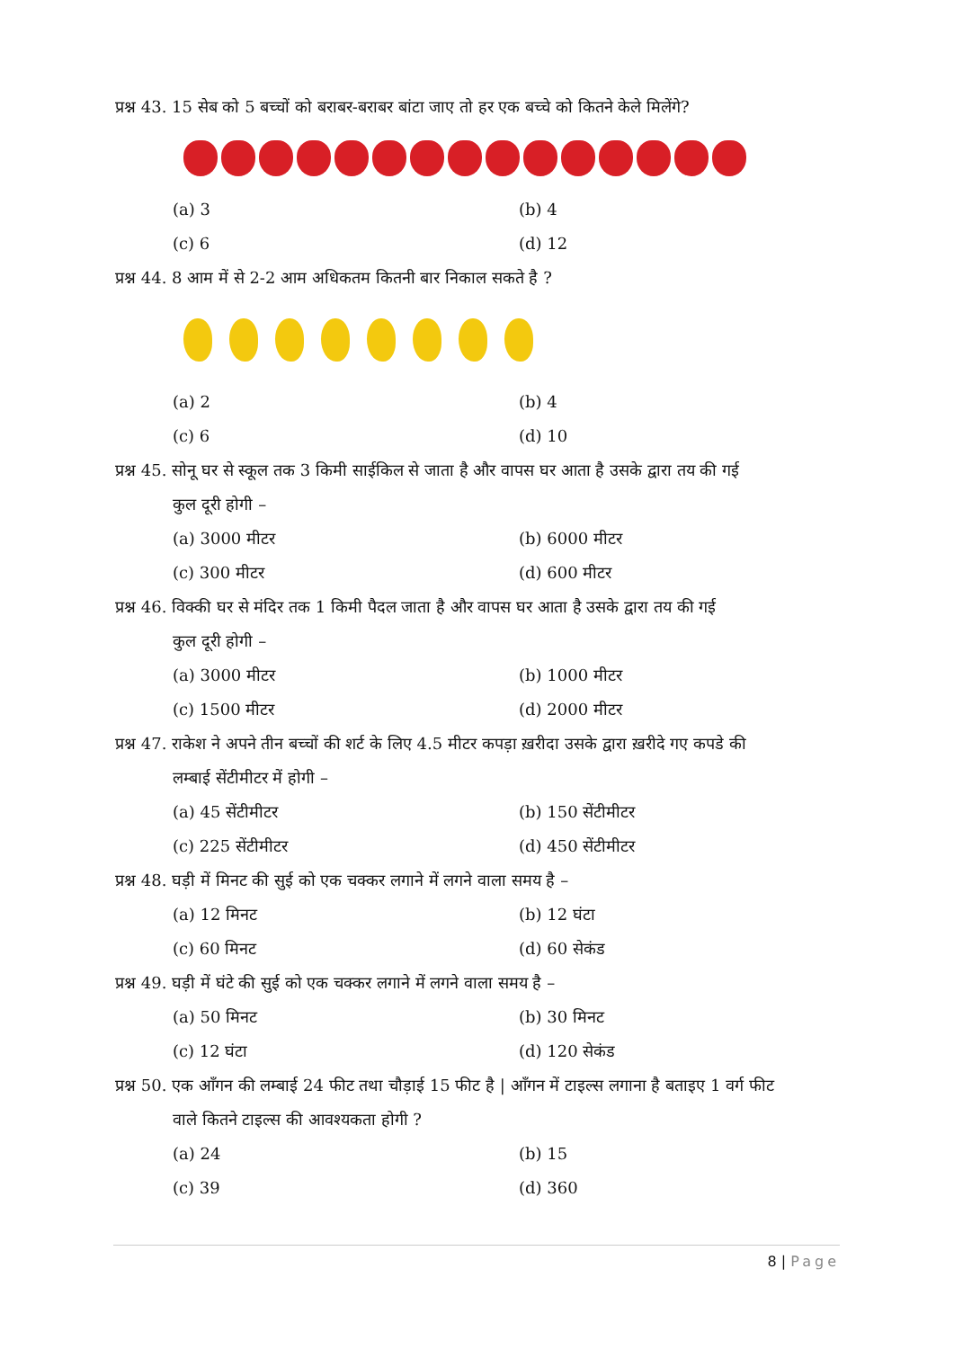प्रश्न 43. 15 सेब को 5 बच्चों को बराबर-बराबर बांटा जाए तो हर एक बच्चे को कितने केले मिलेंगे?
(a) 3
(b) 4
(c) 6
(d) 12
प्रश्न 44. 8 आम में से 2-2 आम अधिकतम कितनी बार निकाल सकते है ?
(a) 2
(b) 4
(c) 6
(d) 10
प्रश्न 45. सोनू घर से स्कूल तक 3 किमी साईकिल से जाता है और वापस घर आता है उसके द्वारा तय की गई
कुल दूरी होगी –
(a) 3000 मीटर
(b) 6000 मीटर
(c) 300 मीटर
(d) 600 मीटर
प्रश्न 46. विक्की घर से मंदिर तक 1 किमी पैदल जाता है और वापस घर आता है उसके द्वारा तय की गई
कुल दूरी होगी –
(a) 3000 मीटर
(b) 1000 मीटर
(c) 1500 मीटर
(d) 2000 मीटर
प्रश्न 47. राकेश ने अपने तीन बच्चों की शर्ट के लिए 4.5 मीटर कपड़ा ख़रीदा उसके द्वारा ख़रीदे गए कपडे की
लम्बाई सेंटीमीटर में होगी –
(a) 45 सेंटीमीटर
(b) 150 सेंटीमीटर
(c) 225 सेंटीमीटर
(d) 450 सेंटीमीटर
प्रश्न 48. घड़ी में मिनट की सुई को एक चक्कर लगाने में लगने वाला समय है –
(a) 12 मिनट
(b) 12 घंटा
(c) 60 मिनट
(d) 60 सेकंड
प्रश्न 49. घड़ी में घंटे की सुई को एक चक्कर लगाने में लगने वाला समय है –
(a) 50 मिनट
(b) 30 मिनट
(c) 12 घंटा
(d) 120 सेकंड
प्रश्न 50. एक आँगन की लम्बाई 24 फीट तथा चौड़ाई 15 फीट है | आँगन में टाइल्स लगाना है बताइए 1 वर्ग फीट
वाले कितने टाइल्स की आवश्यकता होगी ?
(a) 24
(b) 15
(c) 39
(d) 360
8 | Page